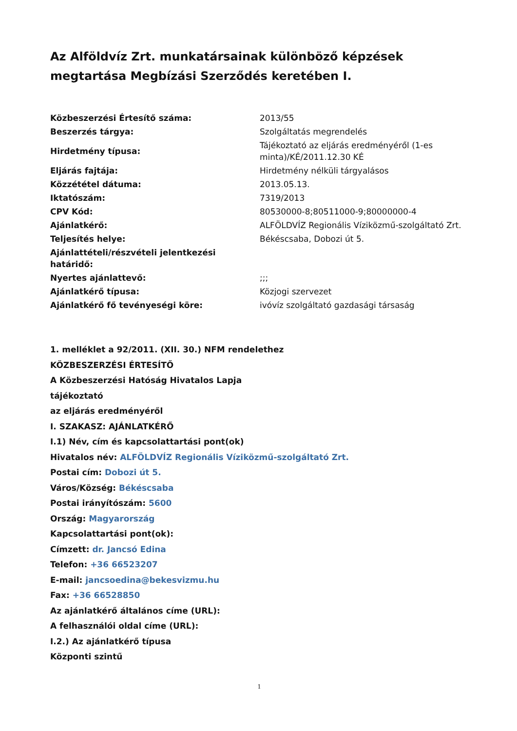Az Alföldvíz Zrt. munkatársainak különböző képzések megtartása Megbízási Szerződés keretében I.
| Közbeszerzési Értesítő száma: | 2013/55 |
| Beszerzés tárgya: | Szolgáltatás megrendelés |
| Hirdetmény típusa: | Tájékoztató az eljárás eredményéről (1-es minta)/KÉ/2011.12.30 KÉ |
| Eljárás fajtája: | Hirdetmény nélküli tárgyalásos |
| Közzététel dátuma: | 2013.05.13. |
| Iktatószám: | 7319/2013 |
| CPV Kód: | 80530000-8;80511000-9;80000000-4 |
| Ajánlatkérő: | ALFÖLDVÍZ Regionális Víziközmű-szolgáltató Zrt. |
| Teljesítés helye: | Békéscsaba, Dobozi út 5. |
| Ajánlattételi/részvételi jelentkezési határidő: | |
| Nyertes ajánlattevő: | ;;; |
| Ajánlatkérő típusa: | Közjogi szervezet |
| Ajánlatkérő fő tevényeségi köre: | ivóvíz szolgáltató gazdasági társaság |
1. melléklet a 92/2011. (XII. 30.) NFM rendelethez
KÖZBESZERZÉSI ÉRTESÍTŐ
A Közbeszerzési Hatóság Hivatalos Lapja
tájékoztató
az eljárás eredményéről
I. SZAKASZ: AJÁNLATKÉRŐ
I.1) Név, cím és kapcsolattartási pont(ok)
Hivatalos név: ALFÖLDVÍZ Regionális Víziközmű-szolgáltató Zrt.
Postai cím: Dobozi út 5.
Város/Község: Békéscsaba
Postai irányítószám: 5600
Ország: Magyarország
Kapcsolattartási pont(ok):
Címzett: dr. Jancsó Edina
Telefon: +36 66523207
E-mail: jancsoedina@bekesvizmu.hu
Fax: +36 66528850
Az ajánlatkérő általános címe (URL):
A felhasználói oldal címe (URL):
I.2.) Az ajánlatkérő típusa
Központi szintű
1